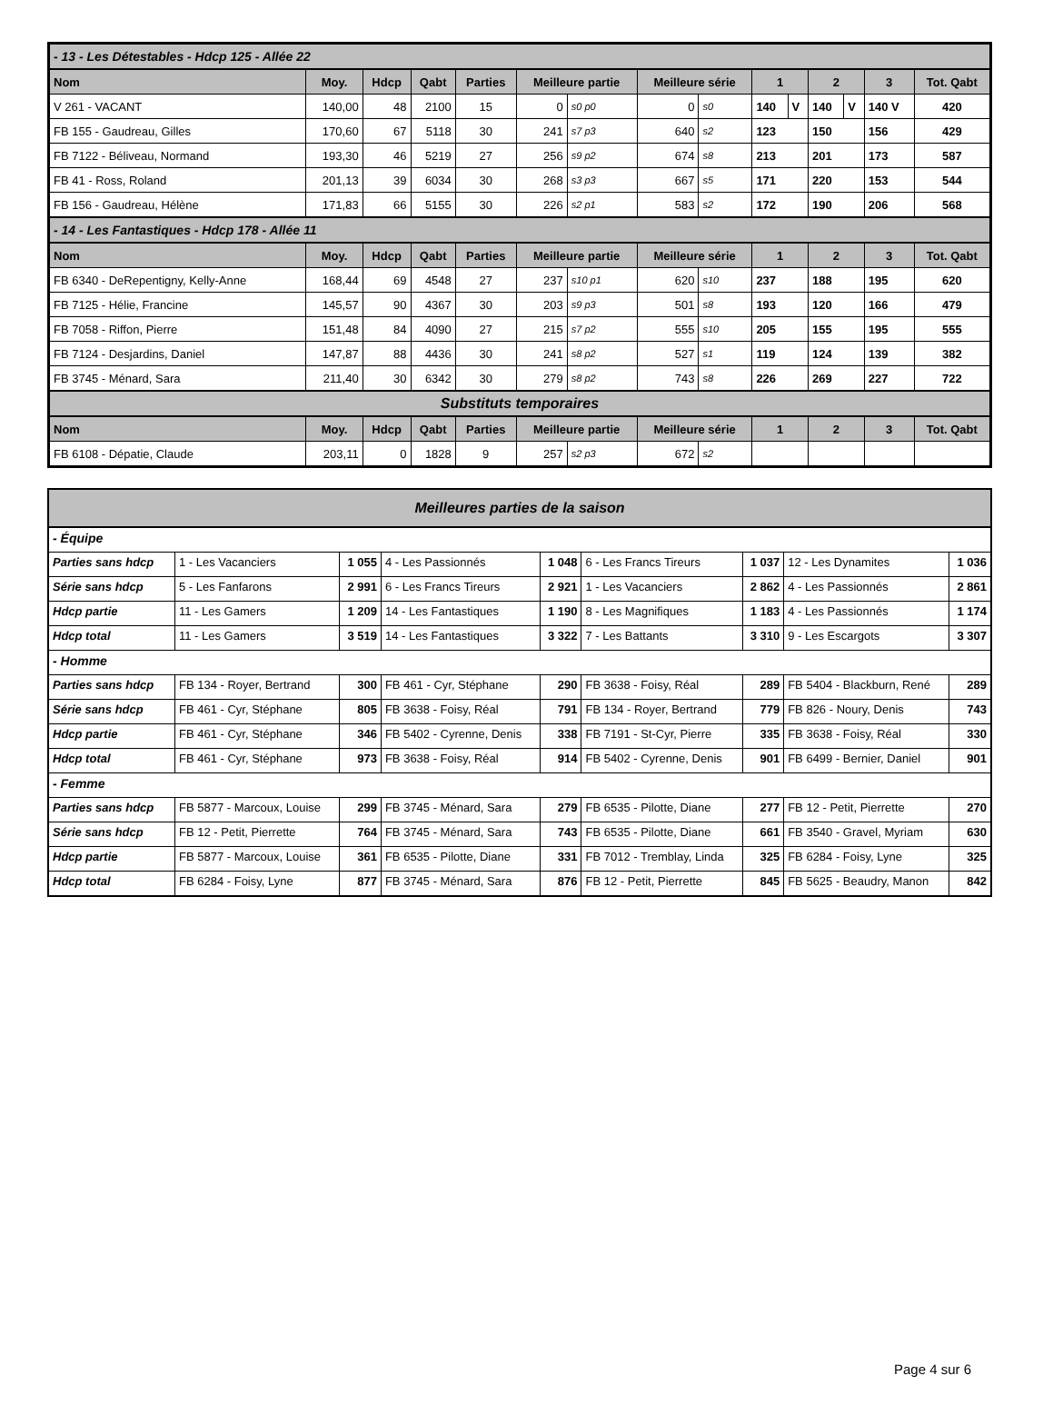| - 13 - Les Détestables - Hdcp 125 - Allée 22 | | | | | | | | | | | | | | |
| Nom | Moy. | Hdcp | Qabt | Parties | Meilleure partie | | Meilleure série | | 1 | | 2 | | 3 | Tot. Qabt |
| V 261 - VACANT | 140,00 | 48 | 2100 | 15 | 0 | s0 p0 | 0 | s0 | 140 | V | 140 | V | 140 V | 420 |
| FB 155 - Gaudreau, Gilles | 170,60 | 67 | 5118 | 30 | 241 | s7 p3 | 640 | s2 | 123 | | 150 | | 156 | 429 |
| FB 7122 - Béliveau, Normand | 193,30 | 46 | 5219 | 27 | 256 | s9 p2 | 674 | s8 | 213 | | 201 | | 173 | 587 |
| FB 41 - Ross, Roland | 201,13 | 39 | 6034 | 30 | 268 | s3 p3 | 667 | s5 | 171 | | 220 | | 153 | 544 |
| FB 156 - Gaudreau, Hélène | 171,83 | 66 | 5155 | 30 | 226 | s2 p1 | 583 | s2 | 172 | | 190 | | 206 | 568 |
| - 14 - Les Fantastiques - Hdcp 178 - Allée 11 | | | | | | | | | | | | | | |
| Nom | Moy. | Hdcp | Qabt | Parties | Meilleure partie | | Meilleure série | | 1 | | 2 | | 3 | Tot. Qabt |
| FB 6340 - DeRepentigny, Kelly-Anne | 168,44 | 69 | 4548 | 27 | 237 | s10 p1 | 620 | s10 | 237 | | 188 | | 195 | 620 |
| FB 7125 - Hélie, Francine | 145,57 | 90 | 4367 | 30 | 203 | s9 p3 | 501 | s8 | 193 | | 120 | | 166 | 479 |
| FB 7058 - Riffon, Pierre | 151,48 | 84 | 4090 | 27 | 215 | s7 p2 | 555 | s10 | 205 | | 155 | | 195 | 555 |
| FB 7124 - Desjardins, Daniel | 147,87 | 88 | 4436 | 30 | 241 | s8 p2 | 527 | s1 | 119 | | 124 | | 139 | 382 |
| FB 3745 - Ménard, Sara | 211,40 | 30 | 6342 | 30 | 279 | s8 p2 | 743 | s8 | 226 | | 269 | | 227 | 722 |
| Substituts temporaires | | | | | | | | | | | | | | |
| Nom | Moy. | Hdcp | Qabt | Parties | Meilleure partie | | Meilleure série | | 1 | | 2 | | 3 | Tot. Qabt |
| FB 6108 - Dépatie, Claude | 203,11 | 0 | 1828 | 9 | 257 | s2 p3 | 672 | s2 | | | | | | |
| Meilleures parties de la saison | | | | | | | | |
| - Équipe | | | | | | | | |
| Parties sans hdcp | 1 - Les Vacanciers | 1 055 | 4 - Les Passionnés | 1 048 | 6 - Les Francs Tireurs | 1 037 | 12 - Les Dynamites | 1 036 |
| Série sans hdcp | 5 - Les Fanfarons | 2 991 | 6 - Les Francs Tireurs | 2 921 | 1 - Les Vacanciers | 2 862 | 4 - Les Passionnés | 2 861 |
| Hdcp partie | 11 - Les Gamers | 1 209 | 14 - Les Fantastiques | 1 190 | 8 - Les Magnifiques | 1 183 | 4 - Les Passionnés | 1 174 |
| Hdcp total | 11 - Les Gamers | 3 519 | 14 - Les Fantastiques | 3 322 | 7 - Les Battants | 3 310 | 9 - Les Escargots | 3 307 |
| - Homme | | | | | | | | |
| Parties sans hdcp | FB 134 - Royer, Bertrand | 300 | FB 461 - Cyr, Stéphane | 290 | FB 3638 - Foisy, Réal | 289 | FB 5404 - Blackburn, René | 289 |
| Série sans hdcp | FB 461 - Cyr, Stéphane | 805 | FB 3638 - Foisy, Réal | 791 | FB 134 - Royer, Bertrand | 779 | FB 826 - Noury, Denis | 743 |
| Hdcp partie | FB 461 - Cyr, Stéphane | 346 | FB 5402 - Cyrenne, Denis | 338 | FB 7191 - St-Cyr, Pierre | 335 | FB 3638 - Foisy, Réal | 330 |
| Hdcp total | FB 461 - Cyr, Stéphane | 973 | FB 3638 - Foisy, Réal | 914 | FB 5402 - Cyrenne, Denis | 901 | FB 6499 - Bernier, Daniel | 901 |
| - Femme | | | | | | | | |
| Parties sans hdcp | FB 5877 - Marcoux, Louise | 299 | FB 3745 - Ménard, Sara | 279 | FB 6535 - Pilotte, Diane | 277 | FB 12 - Petit, Pierrette | 270 |
| Série sans hdcp | FB 12 - Petit, Pierrette | 764 | FB 3745 - Ménard, Sara | 743 | FB 6535 - Pilotte, Diane | 661 | FB 3540 - Gravel, Myriam | 630 |
| Hdcp partie | FB 5877 - Marcoux, Louise | 361 | FB 6535 - Pilotte, Diane | 331 | FB 7012 - Tremblay, Linda | 325 | FB 6284 - Foisy, Lyne | 325 |
| Hdcp total | FB 6284 - Foisy, Lyne | 877 | FB 3745 - Ménard, Sara | 876 | FB 12 - Petit, Pierrette | 845 | FB 5625 - Beaudry, Manon | 842 |
Page 4 sur 6